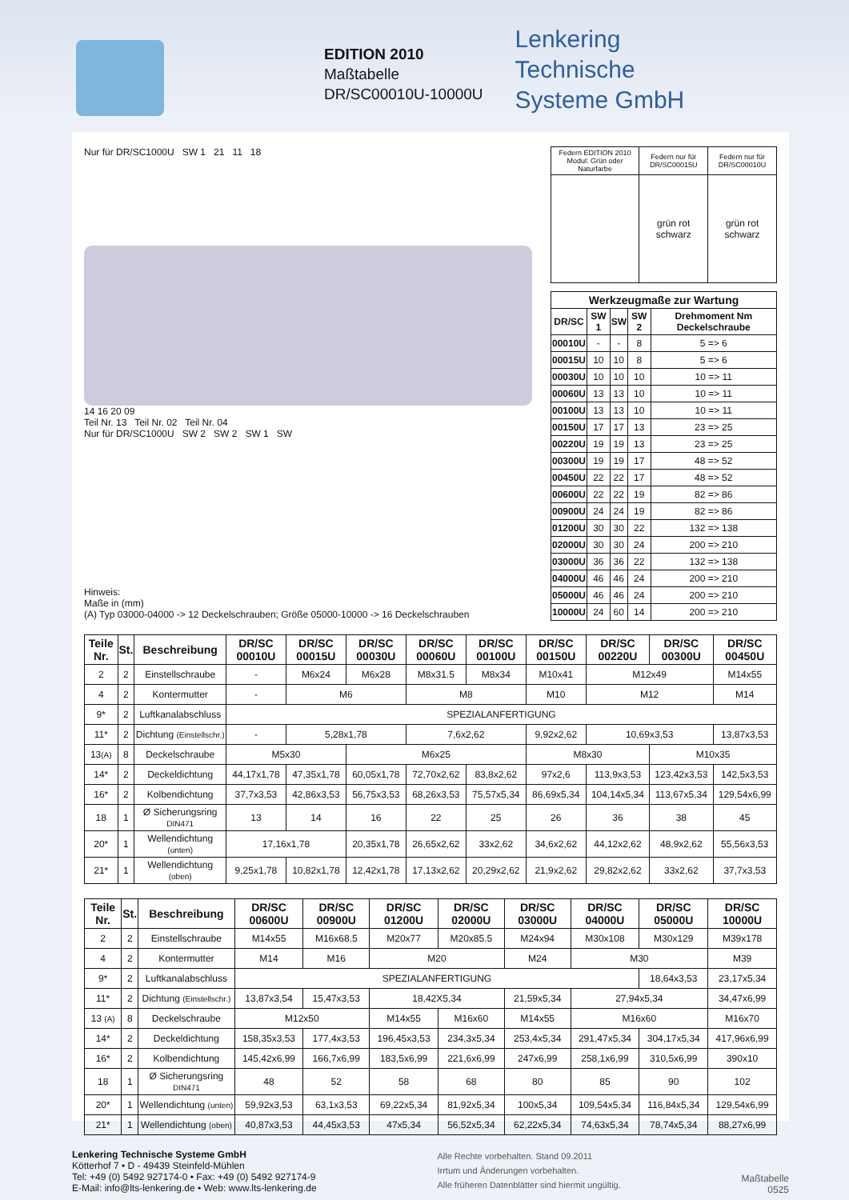EDITION 2010
Maßtabelle
DR/SC00010U-10000U
Lenkering
Technische
Systeme GmbH
Nur für DR/SC1000U SW 1 21 11 18
14 16 20 09
Teil Nr. 13 Teil Nr. 02 Teil Nr. 04
Nur für DR/SC1000U SW 2 SW 2 SW 1 SW
| Federn EDITION 2010 Modul: Grün oder Naturfarbe | Federn nur für DR/SC00015U | Federn nur für DR/SC00010U |
| | grün rot schwarz | grün rot schwarz |
| Werkzeugmaße zur Wartung | | | | |
| --- | --- | --- | --- | --- |
| DR/SC | SW 1 | SW | SW 2 | Drehmoment Nm Deckelschraube |
| 00010U | - | - | 8 | 5 => 6 |
| 00015U | 10 | 10 | 8 | 5 => 6 |
| 00030U | 10 | 10 | 10 | 10 => 11 |
| 00060U | 13 | 13 | 10 | 10 => 11 |
| 00100U | 13 | 13 | 10 | 10 => 11 |
| 00150U | 17 | 17 | 13 | 23 => 25 |
| 00220U | 19 | 19 | 13 | 23 => 25 |
| 00300U | 19 | 19 | 17 | 48 => 52 |
| 00450U | 22 | 22 | 17 | 48 => 52 |
| 00600U | 22 | 22 | 19 | 82 => 86 |
| 00900U | 24 | 24 | 19 | 82 => 86 |
| 01200U | 30 | 30 | 22 | 132 => 138 |
| 02000U | 30 | 30 | 24 | 200 => 210 |
| 03000U | 36 | 36 | 22 | 132 => 138 |
| 04000U | 46 | 46 | 24 | 200 => 210 |
| 05000U | 46 | 46 | 24 | 200 => 210 |
| 10000U | 24 | 60 | 14 | 200 => 210 |
Hinweis:
Maße in (mm)
(A) Typ 03000-04000 -> 12 Deckelschrauben; Größe 05000-10000 -> 16 Deckelschrauben
| Teile Nr. | St. | Beschreibung | DR/SC 00010U | DR/SC 00015U | DR/SC 00030U | DR/SC 00060U | DR/SC 00100U | DR/SC 00150U | DR/SC 00220U | DR/SC 00300U | DR/SC 00450U |
| --- | --- | --- | --- | --- | --- | --- | --- | --- | --- | --- | --- |
| 2 | 2 | Einstellschraube | - | M6x24 | M6x28 | M8x31.5 | M8x34 | M10x41 | M12x49 | | M14x55 |
| 4 | 2 | Kontermutter | - | M6 | | M8 | | M10 | M12 | | M14 |
| 9* | 2 | Luftkanalabschluss | SPEZIALANFERTIGUNG | | | | | | | | |
| 11* | 2 | Dichtung (Einstellschr.) | - | 5,28x1,78 | | 7,6x2,62 | | 9,92x2,62 | 10,69x3,53 | | 13,87x3,53 |
| 13 (A) | 8 | Deckelschraube | M5x30 | | M6x25 | | | M8x30 | | M10x35 | |
| 14* | 2 | Deckeldichtung | 44,17x1,78 | 47,35x1,78 | 60,05x1,78 | 72,70x2,62 | 83,8x2,62 | 97x2,6 | 113,9x3,53 | 123,42x3,53 | 142,5x3,53 |
| 16* | 2 | Kolbendichtung | 37,7x3,53 | 42,86x3,53 | 56,75x3,53 | 68,26x3,53 | 75,57x5,34 | 86,69x5,34 | 104,14x5,34 | 113,67x5,34 | 129,54x6,99 |
| 18 | 1 | Ø Sicherungsring DIN471 | 13 | 14 | 16 | 22 | 25 | 26 | 36 | 38 | 45 |
| 20* | 1 | Wellendichtung (unten) | 17,16x1,78 | | 20,35x1,78 | 26,65x2,62 | 33x2,62 | 34,6x2,62 | 44,12x2,62 | 48,9x2,62 | 55,56x3,53 |
| 21* | 1 | Wellendichtung (oben) | 9,25x1,78 | 10,82x1,78 | 12,42x1,78 | 17,13x2,62 | 20,29x2,62 | 21,9x2,62 | 29,82x2,62 | 33x2,62 | 37,7x3,53 |
| Teile Nr. | St. | Beschreibung | DR/SC 00600U | DR/SC 00900U | DR/SC 01200U | DR/SC 02000U | DR/SC 03000U | DR/SC 04000U | DR/SC 05000U | DR/SC 10000U |
| --- | --- | --- | --- | --- | --- | --- | --- | --- | --- | --- |
| 2 | 2 | Einstellschraube | M14x55 | M16x68.5 | M20x77 | M20x85.5 | M24x94 | M30x108 | M30x129 | M39x178 |
| 4 | 2 | Kontermutter | M14 | M16 | M20 | | M24 | M30 | | M39 |
| 9* | 2 | Luftkanalabschluss | SPEZIALANFERTIGUNG | | | | | | 18,64x3,53 | 23,17x5,34 |
| 11* | 2 | Dichtung (Einstellschr.) | 13,87x3,54 | 15,47x3,53 | 18,42X5,34 | | 21,59x5,34 | 27,94x5,34 | | 34,47x6,99 |
| 13 (A) | 8 | Deckelschraube | M12x50 | | M14x55 | M16x60 | M14x55 | M16x60 | | M16x70 |
| 14* | 2 | Deckeldichtung | 158,35x3,53 | 177,4x3,53 | 196,45x3,53 | 234,3x5,34 | 253,4x5,34 | 291,47x5,34 | 304,17x5,34 | 417,96x6,99 |
| 16* | 2 | Kolbendichtung | 145,42x6,99 | 166,7x6,99 | 183,5x6,99 | 221,6x6,99 | 247x6,99 | 258,1x6,99 | 310,5x6,99 | 390x10 |
| 18 | 1 | Ø Sicherungsring DIN471 | 48 | 52 | 58 | 68 | 80 | 85 | 90 | 102 |
| 20* | 1 | Wellendichtung (unten) | 59,92x3,53 | 63,1x3,53 | 69,22x5,34 | 81,92x5,34 | 100x5,34 | 109,54x5,34 | 116,84x5,34 | 129,54x6,99 |
| 21* | 1 | Wellendichtung (oben) | 40,87x3,53 | 44,45x3,53 | 47x5,34 | 56,52x5,34 | 62,22x5,34 | 74,63x5,34 | 78,74x5,34 | 88,27x6,99 |
Lenkering Technische Systeme GmbH
Kötterhof 7 • D - 49439 Steinfeld-Mühlen
Tel: +49 (0) 5492 927174-0 • Fax: +49 (0) 5492 927174-9
E-Mail: info@lts-lenkering.de • Web: www.lts-lenkering.de
Alle Rechte vorbehalten. Stand 09.2011
Irrtum und Änderungen vorbehalten.
Alle früheren Datenblätter sind hiermit ungültig.
Maßtabelle
0525